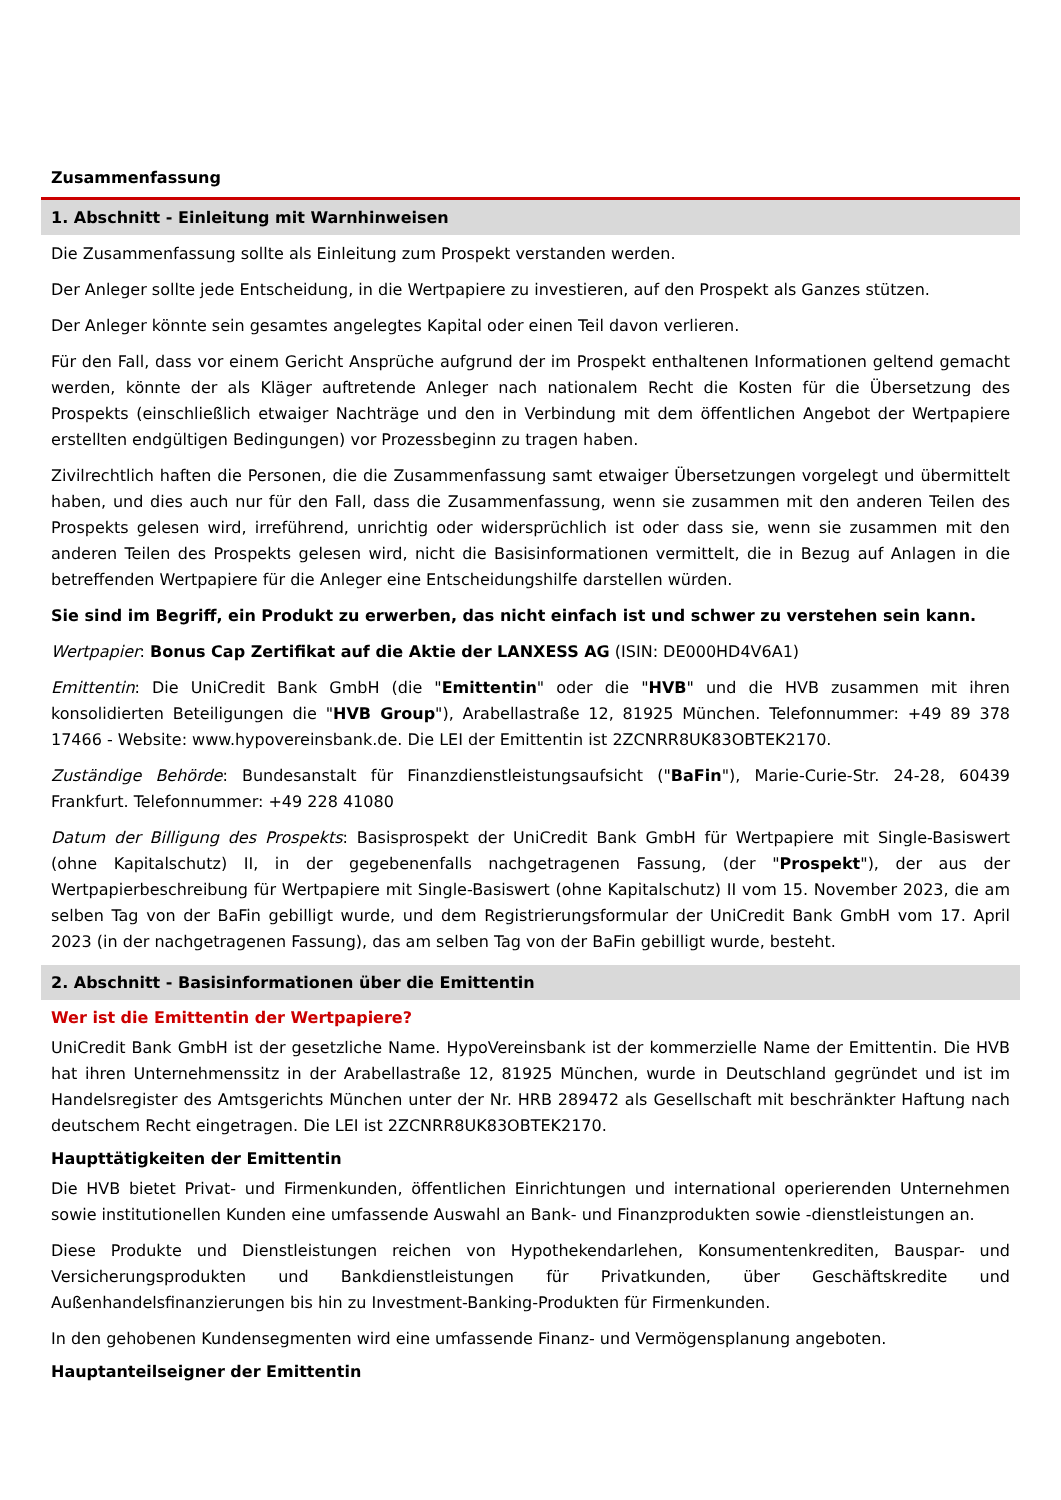Zusammenfassung
1. Abschnitt - Einleitung mit Warnhinweisen
Die Zusammenfassung sollte als Einleitung zum Prospekt verstanden werden.
Der Anleger sollte jede Entscheidung, in die Wertpapiere zu investieren, auf den Prospekt als Ganzes stützen.
Der Anleger könnte sein gesamtes angelegtes Kapital oder einen Teil davon verlieren.
Für den Fall, dass vor einem Gericht Ansprüche aufgrund der im Prospekt enthaltenen Informationen geltend gemacht werden, könnte der als Kläger auftretende Anleger nach nationalem Recht die Kosten für die Übersetzung des Prospekts (einschließlich etwaiger Nachträge und den in Verbindung mit dem öffentlichen Angebot der Wertpapiere erstellten endgültigen Bedingungen) vor Prozessbeginn zu tragen haben.
Zivilrechtlich haften die Personen, die die Zusammenfassung samt etwaiger Übersetzungen vorgelegt und übermittelt haben, und dies auch nur für den Fall, dass die Zusammenfassung, wenn sie zusammen mit den anderen Teilen des Prospekts gelesen wird, irreführend, unrichtig oder widersprüchlich ist oder dass sie, wenn sie zusammen mit den anderen Teilen des Prospekts gelesen wird, nicht die Basisinformationen vermittelt, die in Bezug auf Anlagen in die betreffenden Wertpapiere für die Anleger eine Entscheidungshilfe darstellen würden.
Sie sind im Begriff, ein Produkt zu erwerben, das nicht einfach ist und schwer zu verstehen sein kann.
Wertpapier: Bonus Cap Zertifikat auf die Aktie der LANXESS AG (ISIN: DE000HD4V6A1)
Emittentin: Die UniCredit Bank GmbH (die "Emittentin" oder die "HVB" und die HVB zusammen mit ihren konsolidierten Beteiligungen die "HVB Group"), Arabellastraße 12, 81925 München. Telefonnummer: +49 89 378 17466 - Website: www.hypovereinsbank.de. Die LEI der Emittentin ist 2ZCNRR8UK83OBTEK2170.
Zuständige Behörde: Bundesanstalt für Finanzdienstleistungsaufsicht ("BaFin"), Marie-Curie-Str. 24-28, 60439 Frankfurt. Telefonnummer: +49 228 41080
Datum der Billigung des Prospekts: Basisprospekt der UniCredit Bank GmbH für Wertpapiere mit Single-Basiswert (ohne Kapitalschutz) II, in der gegebenenfalls nachgetragenen Fassung, (der "Prospekt"), der aus der Wertpapierbeschreibung für Wertpapiere mit Single-Basiswert (ohne Kapitalschutz) II vom 15. November 2023, die am selben Tag von der BaFin gebilligt wurde, und dem Registrierungsformular der UniCredit Bank GmbH vom 17. April 2023 (in der nachgetragenen Fassung), das am selben Tag von der BaFin gebilligt wurde, besteht.
2. Abschnitt - Basisinformationen über die Emittentin
Wer ist die Emittentin der Wertpapiere?
UniCredit Bank GmbH ist der gesetzliche Name. HypoVereinsbank ist der kommerzielle Name der Emittentin. Die HVB hat ihren Unternehmenssitz in der Arabellastraße 12, 81925 München, wurde in Deutschland gegründet und ist im Handelsregister des Amtsgerichts München unter der Nr. HRB 289472 als Gesellschaft mit beschränkter Haftung nach deutschem Recht eingetragen. Die LEI ist 2ZCNRR8UK83OBTEK2170.
Haupttätigkeiten der Emittentin
Die HVB bietet Privat- und Firmenkunden, öffentlichen Einrichtungen und international operierenden Unternehmen sowie institutionellen Kunden eine umfassende Auswahl an Bank- und Finanzprodukten sowie -dienstleistungen an.
Diese Produkte und Dienstleistungen reichen von Hypothekendarlehen, Konsumentenkrediten, Bauspar- und Versicherungsprodukten und Bankdienstleistungen für Privatkunden, über Geschäftskredite und Außenhandelsfinanzierungen bis hin zu Investment-Banking-Produkten für Firmenkunden.
In den gehobenen Kundensegmenten wird eine umfassende Finanz- und Vermögensplanung angeboten.
Hauptanteilseigner der Emittentin